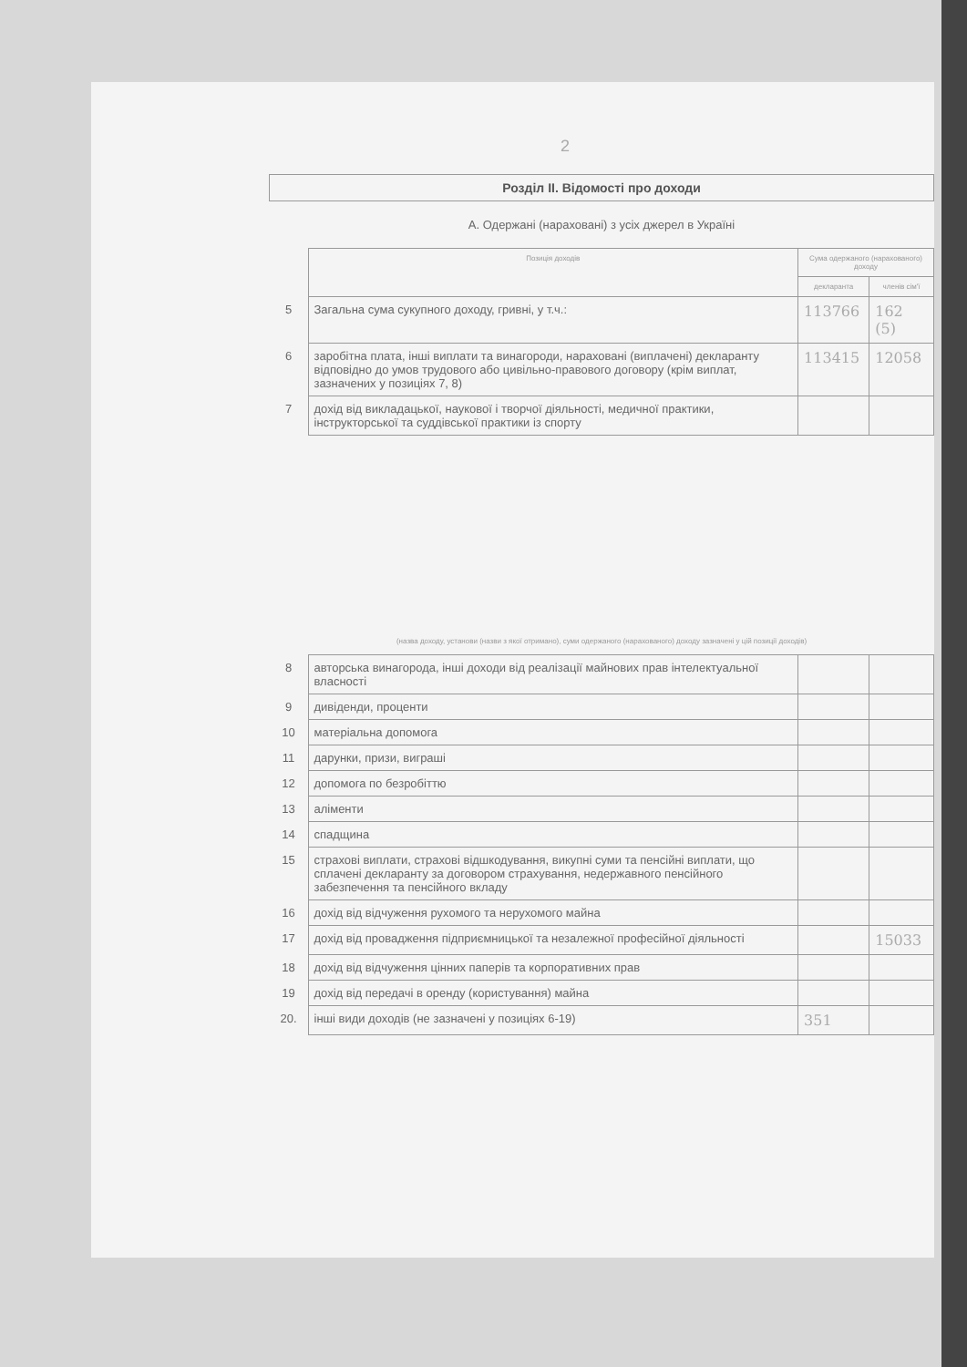2
| Розділ ІІ. Відомості про доходи | | | |
| А. Одержані (нараховані) з усіх джерел в Україні | | | |
| | Позиція доходів | Сума одержаного (нарахованого) доходу | |
| | | декларанта | членів сім'ї |
| 5 | Загальна сума сукупного доходу, гривні, у т.ч.: | 113766 | 162 (5) |
| 6 | заробітна плата, інші виплати та винагороди, нараховані (виплачені) декларанту відповідно до умов трудового або цивільно-правового договору (крім виплат, зазначених у позиціях 7, 8) | 113415 | 12058 |
| 7 | дохід від викладацької, наукової і творчої діяльності, медичної практики, інструкторської та суддівської практики із спорту | | |
| (назва доходу, установи (назви з якої отримано), суми одержаного (нарахованого) доходу зазначені у цій позиції доходів) | | | |
| 8 | авторська винагорода, інші доходи від реалізації майнових прав інтелектуальної власності | | |
| 9 | дивіденди, проценти | | |
| 10 | матеріальна допомога | | |
| 11 | дарунки, призи, виграші | | |
| 12 | допомога по безробіттю | | |
| 13 | аліменти | | |
| 14 | спадщина | | |
| 15 | страхові виплати, страхові відшкодування, викупні суми та пенсійні виплати, що сплачені декларанту за договором страхування, недержавного пенсійного забезпечення та пенсійного вкладу | | |
| 16 | дохід від відчуження рухомого та нерухомого майна | | |
| 17 | дохід від провадження підприємницької та незалежної професійної діяльності | | 15033 |
| 18 | дохід від відчуження цінних паперів та корпоративних прав | | |
| 19 | дохід від передачі в оренду (користування) майна | | |
| 20. | інші види доходів (не зазначені у позиціях 6-19) | 351 | |